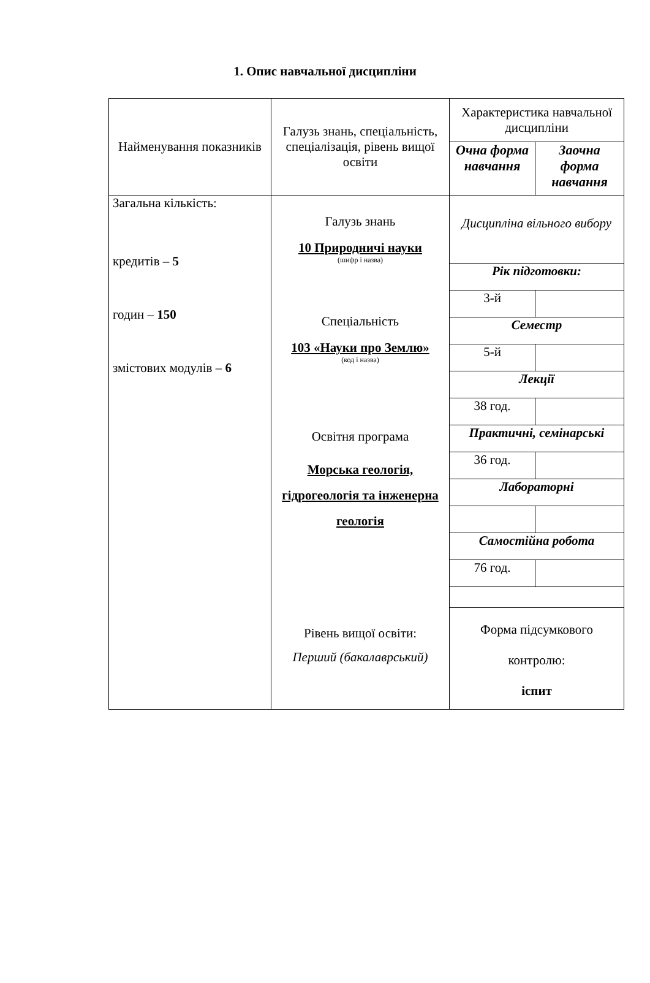1. Опис навчальної дисципліни
| Найменування показників | Галузь знань, спеціальність, спеціалізація, рівень вищої освіти | Характеристика навчальної дисципліни | |
| | | Очна форма навчання | Заочна форма навчання |
| Загальна кількість: кредитів – 5 годин – 150 змістових модулів – 6 | Галузь знань 10 Природничі науки (шифр і назва) Спеціальність 103 «Науки про Землю» (код і назва) Освітня програма Морська геологія, гідрогеологія та інженерна геологія Рівень вищої освіти: Перший (бакалаврський) | Дисципліна вільного вибору | |
| | | Рік підготовки: | |
| | | 3-й | |
| | | Семестр | |
| | | 5-й | |
| | | Лекції | |
| | | 38 год. | |
| | | Практичні, семінарські | |
| | | 36 год. | |
| | | Лабораторні | |
| | | Самостійна робота | |
| | | 76 год. | |
| | | Форма підсумкового контролю: іспит | |